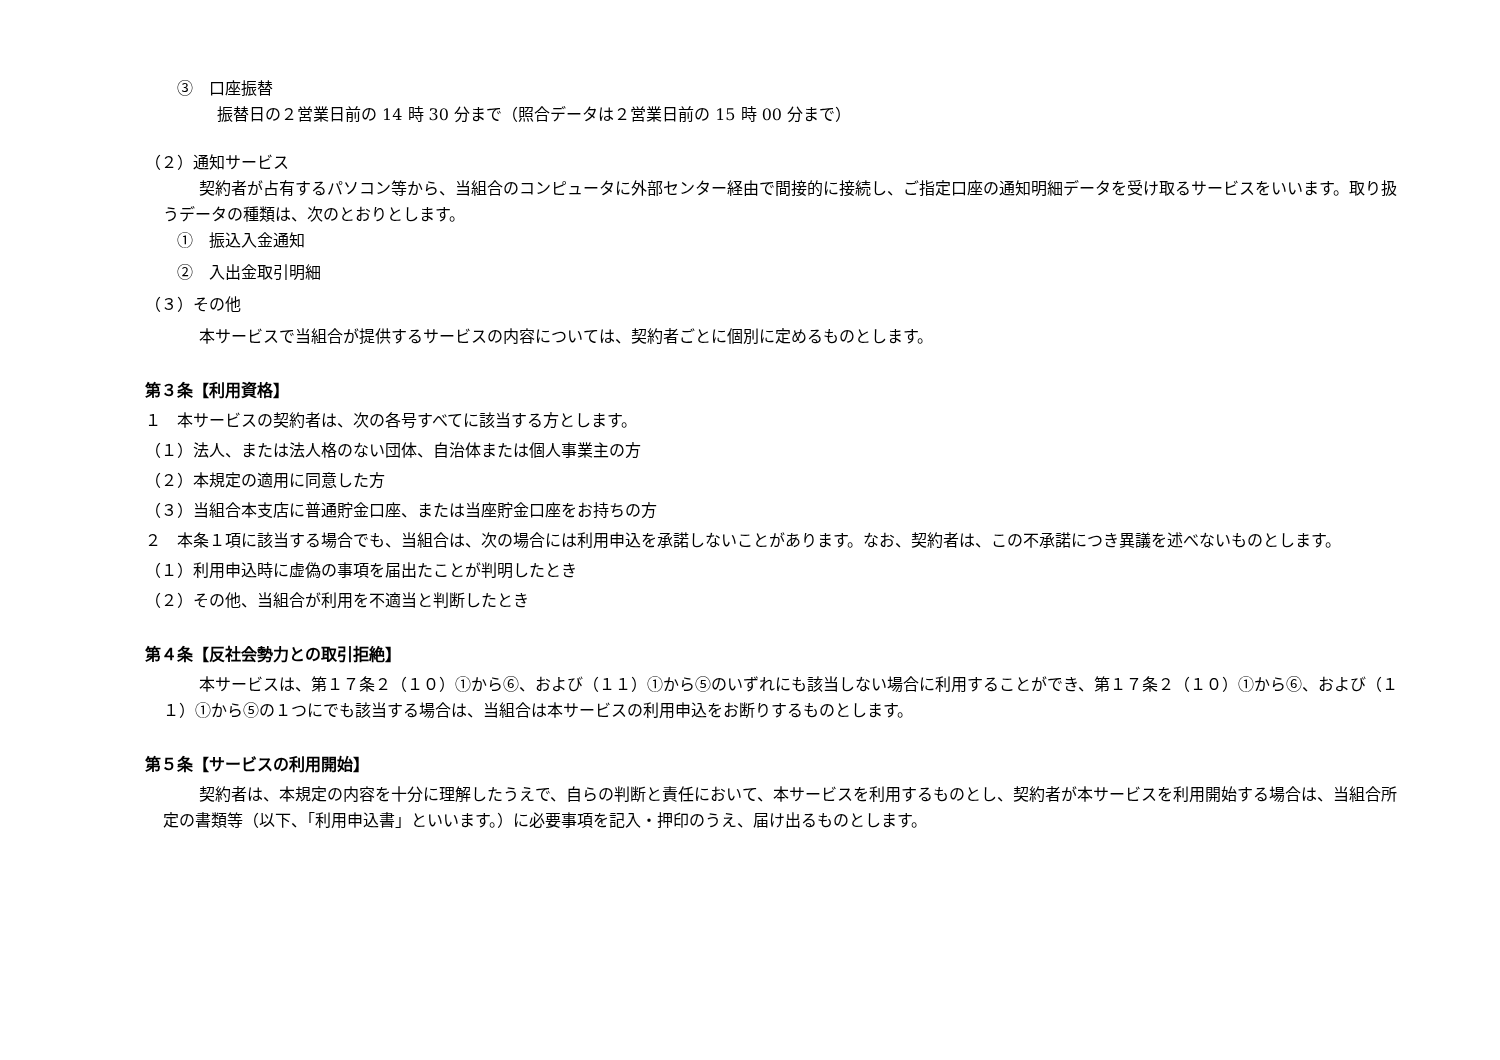③　口座振替
振替日の２営業日前の 14 時 30 分まで（照合データは２営業日前の 15 時 00 分まで）
（２）通知サービス
契約者が占有するパソコン等から、当組合のコンピュータに外部センター経由で間接的に接続し、ご指定口座の通知明細データを受け取るサービスをいいます。取り扱うデータの種類は、次のとおりとします。
①　振込入金通知
②　入出金取引明細
（３）その他
本サービスで当組合が提供するサービスの内容については、契約者ごとに個別に定めるものとします。
第３条【利用資格】
１　本サービスの契約者は、次の各号すべてに該当する方とします。
（１）法人、または法人格のない団体、自治体または個人事業主の方
（２）本規定の適用に同意した方
（３）当組合本支店に普通貯金口座、または当座貯金口座をお持ちの方
２　本条１項に該当する場合でも、当組合は、次の場合には利用申込を承諾しないことがあります。なお、契約者は、この不承諾につき異議を述べないものとします。
（１）利用申込時に虚偽の事項を届出たことが判明したとき
（２）その他、当組合が利用を不適当と判断したとき
第４条【反社会勢力との取引拒絶】
本サービスは、第１７条２（１０）①から⑥、および（１１）①から⑤のいずれにも該当しない場合に利用することができ、第１７条２（１０）①から⑥、および（１１）①から⑤の１つにでも該当する場合は、当組合は本サービスの利用申込をお断りするものとします。
第５条【サービスの利用開始】
契約者は、本規定の内容を十分に理解したうえで、自らの判断と責任において、本サービスを利用するものとし、契約者が本サービスを利用開始する場合は、当組合所定の書類等（以下、「利用申込書」といいます。）に必要事項を記入・押印のうえ、届け出るものとします。